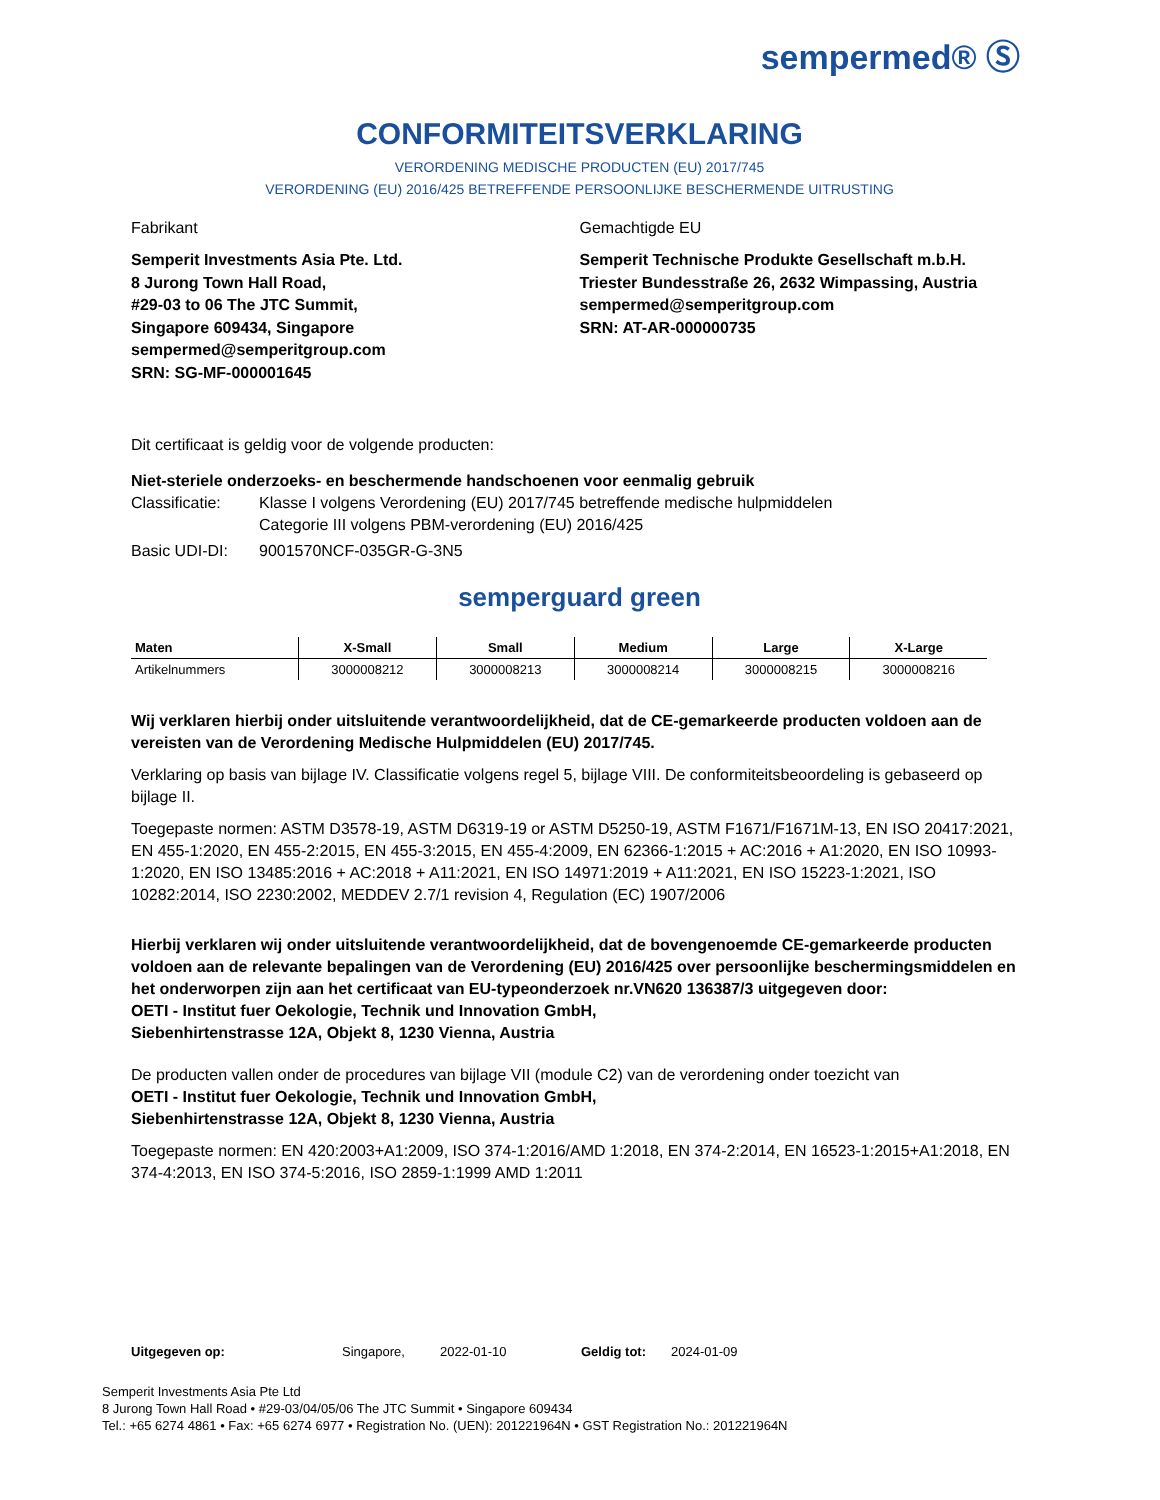sempermed® Ⓢ
CONFORMITEITSVERKLARING
VERORDENING MEDISCHE PRODUCTEN (EU) 2017/745
VERORDENING (EU) 2016/425 BETREFFENDE PERSOONLIJKE BESCHERMENDE UITRUSTING
Fabrikant
Semperit Investments Asia Pte. Ltd.
8 Jurong Town Hall Road,
#29-03 to 06 The JTC Summit,
Singapore 609434, Singapore
sempermed@semperitgroup.com
SRN: SG-MF-000001645
Gemachtigde EU
Semperit Technische Produkte Gesellschaft m.b.H.
Triester Bundesstraße 26, 2632 Wimpassing, Austria
sempermed@semperitgroup.com
SRN: AT-AR-000000735
Dit certificaat is geldig voor de volgende producten:
Niet-steriele onderzoeks- en beschermende handschoenen voor eenmalig gebruik
Classificatie: Klasse I volgens Verordening (EU) 2017/745 betreffende medische hulpmiddelen
Categorie III volgens PBM-verordening (EU) 2016/425
Basic UDI-DI: 9001570NCF-035GR-G-3N5
semperguard green
| Maten | X-Small | Small | Medium | Large | X-Large |
| --- | --- | --- | --- | --- | --- |
| Artikelnummers | 3000008212 | 3000008213 | 3000008214 | 3000008215 | 3000008216 |
Wij verklaren hierbij onder uitsluitende verantwoordelijkheid, dat de CE-gemarkeerde producten voldoen aan de vereisten van de Verordening Medische Hulpmiddelen (EU) 2017/745.
Verklaring op basis van bijlage IV. Classificatie volgens regel 5, bijlage VIII. De conformiteitsbeoordeling is gebaseerd op bijlage II.
Toegepaste normen: ASTM D3578-19, ASTM D6319-19 or ASTM D5250-19, ASTM F1671/F1671M-13, EN ISO 20417:2021, EN 455-1:2020, EN 455-2:2015, EN 455-3:2015, EN 455-4:2009, EN 62366-1:2015 + AC:2016 + A1:2020, EN ISO 10993-1:2020, EN ISO 13485:2016 + AC:2018 + A11:2021, EN ISO 14971:2019 + A11:2021, EN ISO 15223-1:2021, ISO 10282:2014, ISO 2230:2002, MEDDEV 2.7/1 revision 4, Regulation (EC) 1907/2006
Hierbij verklaren wij onder uitsluitende verantwoordelijkheid, dat de bovengenoemde CE-gemarkeerde producten voldoen aan de relevante bepalingen van de Verordening (EU) 2016/425 over persoonlijke beschermingsmiddelen en het onderworpen zijn aan het certificaat van EU-typeonderzoek nr.VN620 136387/3 uitgegeven door:
OETI - Institut fuer Oekologie, Technik und Innovation GmbH,
Siebenhirtenstrasse 12A, Objekt 8, 1230 Vienna, Austria
De producten vallen onder de procedures van bijlage VII (module C2) van de verordening onder toezicht van
OETI - Institut fuer Oekologie, Technik und Innovation GmbH,
Siebenhirtenstrasse 12A, Objekt 8, 1230 Vienna, Austria
Toegepaste normen: EN 420:2003+A1:2009, ISO 374-1:2016/AMD 1:2018, EN 374-2:2014, EN 16523-1:2015+A1:2018, EN 374-4:2013, EN ISO 374-5:2016, ISO 2859-1:1999 AMD 1:2011
Uitgegeven op: Singapore, 2022-01-10 Geldig tot: 2024-01-09
Semperit Investments Asia Pte Ltd
8 Jurong Town Hall Road • #29-03/04/05/06 The JTC Summit • Singapore 609434
Tel.: +65 6274 4861 • Fax: +65 6274 6977 • Registration No. (UEN): 201221964N • GST Registration No.: 201221964N